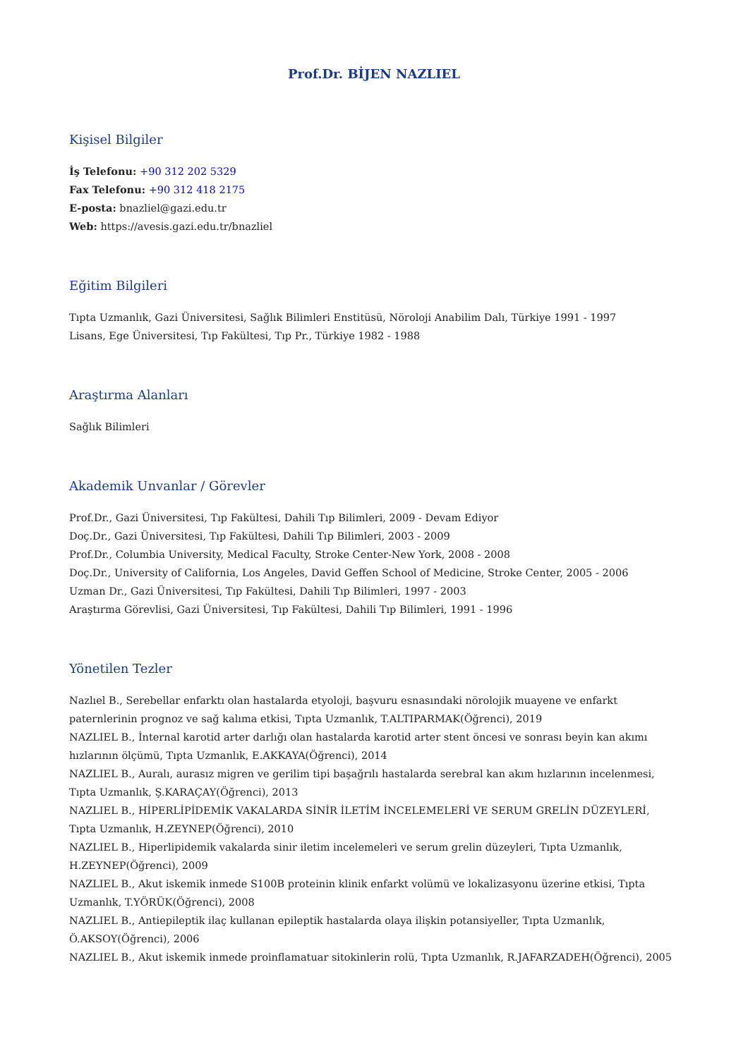Prof.Dr. BİJEN NAZLIEL
Kişisel Bilgiler
İş Telefonu: +90 312 202 5329
Fax Telefonu: +90 312 418 2175
E-posta: bnazliel@gazi.edu.tr
Web: https://avesis.gazi.edu.tr/bnazliel
Eğitim Bilgileri
Tıpta Uzmanlık, Gazi Üniversitesi, Sağlık Bilimleri Enstitüsü, Nöroloji Anabilim Dalı, Türkiye 1991 - 1997
Lisans, Ege Üniversitesi, Tıp Fakültesi, Tıp Pr., Türkiye 1982 - 1988
Araştırma Alanları
Sağlık Bilimleri
Akademik Unvanlar / Görevler
Prof.Dr., Gazi Üniversitesi, Tıp Fakültesi, Dahili Tıp Bilimleri, 2009 - Devam Ediyor
Doç.Dr., Gazi Üniversitesi, Tıp Fakültesi, Dahili Tıp Bilimleri, 2003 - 2009
Prof.Dr., Columbia University, Medical Faculty, Stroke Center-New York, 2008 - 2008
Doç.Dr., University of California, Los Angeles, David Geffen School of Medicine, Stroke Center, 2005 - 2006
Uzman Dr., Gazi Üniversitesi, Tıp Fakültesi, Dahili Tıp Bilimleri, 1997 - 2003
Araştırma Görevlisi, Gazi Üniversitesi, Tıp Fakültesi, Dahili Tıp Bilimleri, 1991 - 1996
Yönetilen Tezler
Nazlıel B., Serebellar enfarktı olan hastalarda etyoloji, başvuru esnasındaki nörolojik muayene ve enfarkt paternlerinin prognoz ve sağ kalıma etkisi, Tıpta Uzmanlık, T.ALTIPARMAK(Öğrenci), 2019
NAZLIEL B., İnternal karotid arter darlığı olan hastalarda karotid arter stent öncesi ve sonrası beyin kan akımı hızlarının ölçümü, Tıpta Uzmanlık, E.AKKAYA(Öğrenci), 2014
NAZLIEL B., Auralı, aurasız migren ve gerilim tipi başağrılı hastalarda serebral kan akım hızlarının incelenmesi, Tıpta Uzmanlık, Ş.KARAÇAY(Öğrenci), 2013
NAZLIEL B., HİPERLİPİDEMİK VAKALARDA SİNİR İLETİM İNCELEMELERİ VE SERUM GRELİN DÜZEYLERİ, Tıpta Uzmanlık, H.ZEYNEP(Öğrenci), 2010
NAZLIEL B., Hiperlipidemik vakalarda sinir iletim incelemeleri ve serum grelin düzeyleri, Tıpta Uzmanlık, H.ZEYNEP(Öğrenci), 2009
NAZLIEL B., Akut iskemik inmede S100B proteinin klinik enfarkt volümü ve lokalizasyonu üzerine etkisi, Tıpta Uzmanlık, T.YÖRÜK(Öğrenci), 2008
NAZLIEL B., Antiepileptik ilaç kullanan epileptik hastalarda olaya ilişkin potansiyeller, Tıpta Uzmanlık, Ö.AKSOY(Öğrenci), 2006
NAZLIEL B., Akut iskemik inmede proinflamatuar sitokinlerin rolü, Tıpta Uzmanlık, R.JAFARZADEH(Öğrenci), 2005